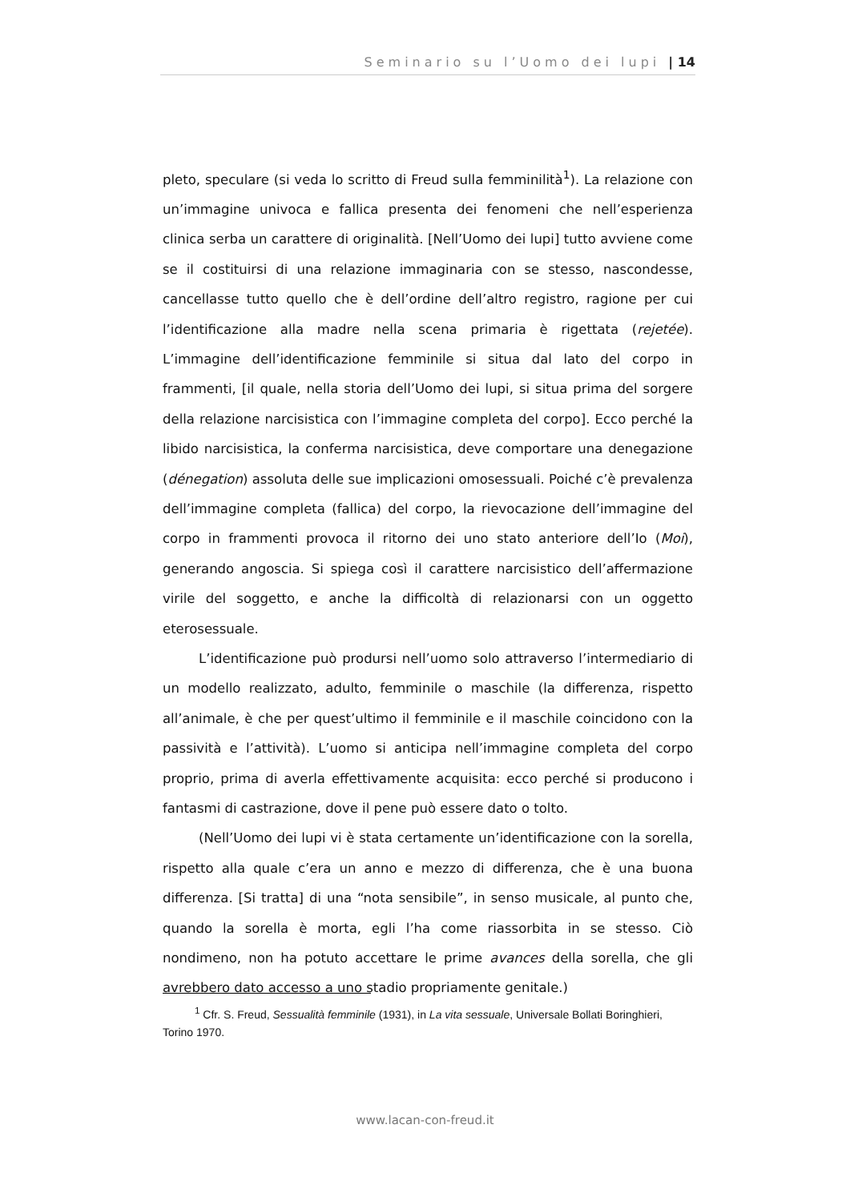Seminario su l’Uomo dei lupi | 14
pleto, speculare (si veda lo scritto di Freud sulla femminilità<sup>1</sup>). La relazione con un’immagine univoca e fallica presenta dei fenomeni che nell’esperienza clinica serba un carattere di originalità. [Nell’Uomo dei lupi] tutto avviene come se il costituirsi di una relazione immaginaria con se stesso, nascondesse, cancellasse tutto quello che è dell’ordine dell’altro registro, ragione per cui l’identificazione alla madre nella scena primaria è rigettata (rejetée). L’immagine dell’identificazione femminile si situa dal lato del corpo in frammenti, [il quale, nella storia dell’Uomo dei lupi, si situa prima del sorgere della relazione narcisistica con l’immagine completa del corpo]. Ecco perché la libido narcisistica, la conferma narcisistica, deve comportare una denegazione (dénegation) assoluta delle sue implicazioni omosessuali. Poiché c’è prevalenza dell’immagine completa (fallica) del corpo, la rievocazione dell’immagine del corpo in frammenti provoca il ritorno dei uno stato anteriore dell’Io (Moi), generando angoscia. Si spiega così il carattere narcisistico dell’affermazione virile del soggetto, e anche la difficoltà di relazionarsi con un oggetto eterosessuale.
L’identificazione può prodursi nell’uomo solo attraverso l’intermediario di un modello realizzato, adulto, femminile o maschile (la differenza, rispetto all’animale, è che per quest’ultimo il femminile e il maschile coincidono con la passività e l’attività). L’uomo si anticipa nell’immagine completa del corpo proprio, prima di averla effettivamente acquisita: ecco perché si producono i fantasmi di castrazione, dove il pene può essere dato o tolto.
(Nell’Uomo dei lupi vi è stata certamente un’identificazione con la sorella, rispetto alla quale c’era un anno e mezzo di differenza, che è una buona differenza. [Si tratta] di una “nota sensibile”, in senso musicale, al punto che, quando la sorella è morta, egli l’ha come riassorbita in se stesso. Ciò nondimeno, non ha potuto accettare le prime avances della sorella, che gli avrebbero dato accesso a uno stadio propriamente genitale.)
<sup>1</sup> Cfr. S. Freud, Sessualità femminile (1931), in La vita sessuale, Universale Bollati Boringhieri, Torino 1970.
www.lacan-con-freud.it